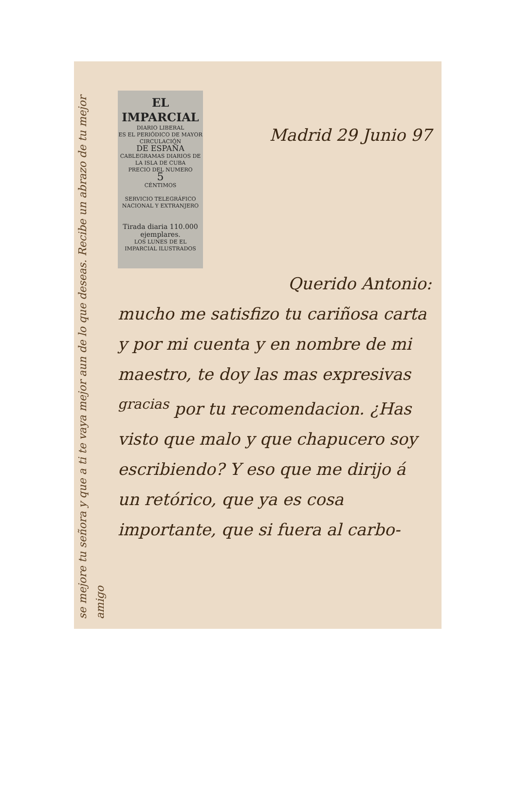se mejore tu señora y que a ti te vaya mejor aun de lo que deseas. Recibe un abrazo de tu mejor amigo
EL IMPARCIAL
DIARIO LIBERAL
ES EL PERIÓDICO DE MAYOR CIRCULACIÓN
DE ESPAÑA
CABLEGRAMAS DIARIOS DE LA ISLA DE CUBA
PRECIO DEL NUMERO
5
CÉNTIMOS
SERVICIO TELEGRÁFICO NACIONAL Y EXTRANJERO
Tirada diaria 110.000 ejemplares.
LOS LUNES DE EL IMPARCIAL ILUSTRADOS
Madrid 29 Junio 97
Querido Antonio:
mucho me satisfizo tu cariñosa carta y por mi cuenta y en nombre de mi maestro, te doy las mas expresivas <sup>gracias</sup> por tu recomendacion. ¿Has visto que malo y que chapucero soy escribiendo? Y eso que me dirijo á un retórico, que ya es cosa importante, que si fuera al carbo-